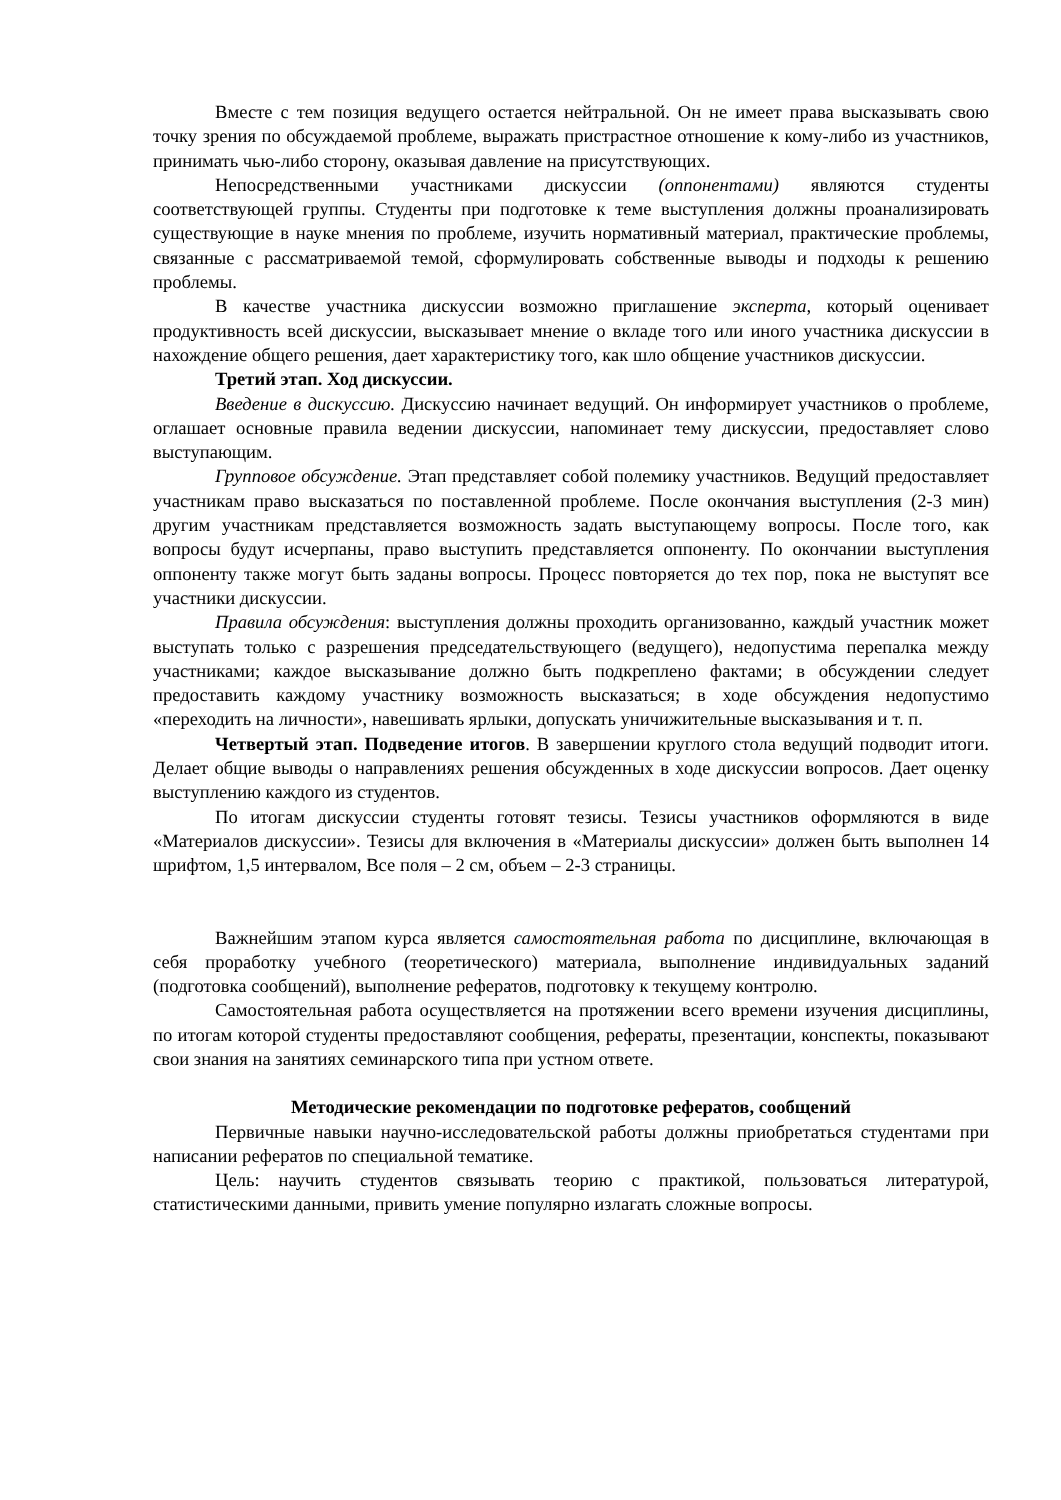Вместе с тем позиция ведущего остается нейтральной. Он не имеет права высказывать свою точку зрения по обсуждаемой проблеме, выражать пристрастное отношение к кому-либо из участников, принимать чью-либо сторону, оказывая давление на присутствующих.
Непосредственными участниками дискуссии (оппонентами) являются студенты соответствующей группы. Студенты при подготовке к теме выступления должны проанализировать существующие в науке мнения по проблеме, изучить нормативный материал, практические проблемы, связанные с рассматриваемой темой, сформулировать собственные выводы и подходы к решению проблемы.
В качестве участника дискуссии возможно приглашение эксперта, который оценивает продуктивность всей дискуссии, высказывает мнение о вкладе того или иного участника дискуссии в нахождение общего решения, дает характеристику того, как шло общение участников дискуссии.
Третий этап. Ход дискуссии.
Введение в дискуссию. Дискуссию начинает ведущий. Он информирует участников о проблеме, оглашает основные правила ведении дискуссии, напоминает тему дискуссии, предоставляет слово выступающим.
Групповое обсуждение. Этап представляет собой полемику участников. Ведущий предоставляет участникам право высказаться по поставленной проблеме. После окончания выступления (2-3 мин) другим участникам представляется возможность задать выступающему вопросы. После того, как вопросы будут исчерпаны, право выступить представляется оппоненту. По окончании выступления оппоненту также могут быть заданы вопросы. Процесс повторяется до тех пор, пока не выступят все участники дискуссии.
Правила обсуждения: выступления должны проходить организованно, каждый участник может выступать только с разрешения председательствующего (ведущего), недопустима перепалка между участниками; каждое высказывание должно быть подкреплено фактами; в обсуждении следует предоставить каждому участнику возможность высказаться; в ходе обсуждения недопустимо «переходить на личности», навешивать ярлыки, допускать уничижительные высказывания и т. п.
Четвертый этап. Подведение итогов. В завершении круглого стола ведущий подводит итоги. Делает общие выводы о направлениях решения обсужденных в ходе дискуссии вопросов. Дает оценку выступлению каждого из студентов.
По итогам дискуссии студенты готовят тезисы. Тезисы участников оформляются в виде «Материалов дискуссии». Тезисы для включения в «Материалы дискуссии» должен быть выполнен 14 шрифтом, 1,5 интервалом, Все поля – 2 см, объем – 2-3 страницы.
Важнейшим этапом курса является самостоятельная работа по дисциплине, включающая в себя проработку учебного (теоретического) материала, выполнение индивидуальных заданий (подготовка сообщений), выполнение рефератов, подготовку к текущему контролю.
Самостоятельная работа осуществляется на протяжении всего времени изучения дисциплины, по итогам которой студенты предоставляют сообщения, рефераты, презентации, конспекты, показывают свои знания на занятиях семинарского типа при устном ответе.
Методические рекомендации по подготовке рефератов, сообщений
Первичные навыки научно-исследовательской работы должны приобретаться студентами при написании рефератов по специальной тематике.
Цель: научить студентов связывать теорию с практикой, пользоваться литературой, статистическими данными, привить умение популярно излагать сложные вопросы.